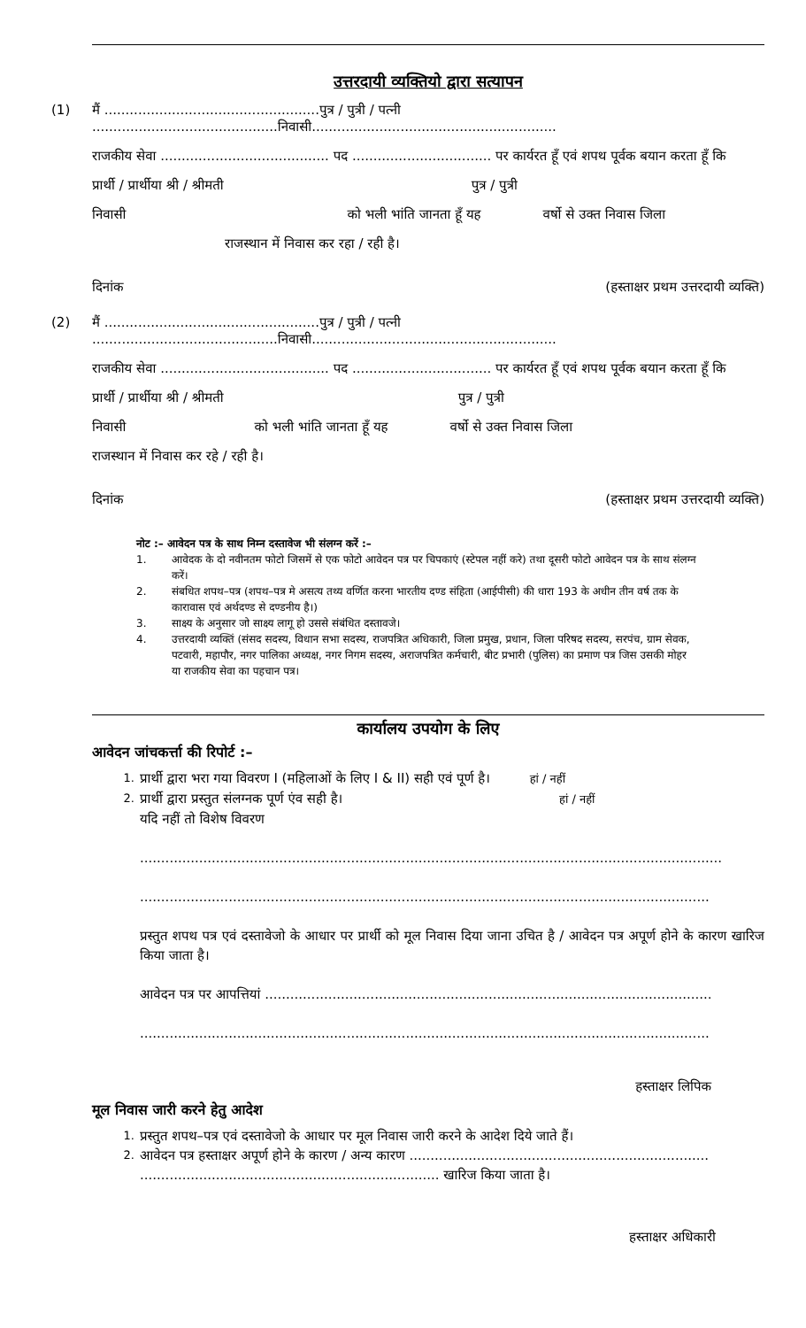उत्तरदायी व्यक्तियो द्वारा सत्यापन
(1) मैं ...................................................पुत्र / पुत्री / पत्नी ............................................निवासी..........................................................
राजकीय सेवा ........................................ पद ................................. पर कार्यरत हूँ एवं शपथ पूर्वक बयान करता हूँ कि
प्रार्थी / प्रार्थीया श्री / श्रीमती पुत्र / पुत्री
निवासी को भली भांति जानता हूँ यह वर्षो से उक्त निवास जिला
राजस्थान में निवास कर रहा / रही है।
दिनांक (हस्ताक्षर प्रथम उत्तरदायी व्यक्ति)
(2) मैं ...................................................पुत्र / पुत्री / पत्नी ............................................निवासी..........................................................
राजकीय सेवा ........................................ पद ................................. पर कार्यरत हूँ एवं शपथ पूर्वक बयान करता हूँ कि
प्रार्थी / प्रार्थीया श्री / श्रीमती पुत्र / पुत्री
निवासी को भली भांति जानता हूँ यह वर्षो से उक्त निवास जिला
राजस्थान में निवास कर रहे / रही है।
दिनांक (हस्ताक्षर प्रथम उत्तरदायी व्यक्ति)
नोट :– आवेदन पत्र के साथ निम्न दस्तावेज भी संलग्न करें :–
1. आवेदक के दो नवीनतम फोटो जिसमें से एक फोटो आवेदन पत्र पर चिपकाएं (स्टेपल नहीं करे) तथा दूसरी फोटो आवेदन पत्र के साथ संलग्न करें।
2. संबधित शपथ–पत्र (शपथ–पत्र मे असत्य तथ्य वर्णित करना भारतीय दण्ड संहिता (आईपीसी) की धारा 193 के अधीन तीन वर्ष तक के कारावास एवं अर्थदण्ड से दण्डनीय है।)
3. साक्ष्य के अनुसार जो साक्ष्य लागू हो उससे संबंधित दस्तावजे।
4. उत्तरदायी व्यक्तिं (संसद सदस्य, विधान सभा सदस्य, राजपत्रित अधिकारी, जिला प्रमुख, प्रधान, जिला परिषद सदस्य, सरपंच, ग्राम सेवक, पटवारी, महापौर, नगर पालिका अध्यक्ष, नगर निगम सदस्य, अराजपत्रित कर्मचारी, बीट प्रभारी (पुलिस) का प्रमाण पत्र जिस उसकी मोहर या राजकीय सेवा का पहचान पत्र।
कार्यालय उपयोग के लिए
आवेदन जांचकर्त्ता की रिपोर्ट :–
1. प्रार्थी द्वारा भरा गया विवरण I (महिलाओं के लिए I & II) सही एवं पूर्ण है। हां / नहीं
2. प्रार्थी द्वारा प्रस्तुत संलग्नक पूर्ण एंव सही है। हां / नहीं
यदि नहीं तो विशेष विवरण
..........................................................................................................................................
.......................................................................................................................................
प्रस्तुत शपथ पत्र एवं दस्तावेजो के आधार पर प्रार्थी को मूल निवास दिया जाना उचित है / आवेदन पत्र अपूर्ण होने के कारण खारिज किया जाता है।
आवेदन पत्र पर आपत्तियां ..........................................................................................................
.......................................................................................................................................
हस्ताक्षर लिपिक
मूल निवास जारी करने हेतु आदेश
1. प्रस्तुत शपथ–पत्र एवं दस्तावेजो के आधार पर मूल निवास जारी करने के आदेश दिये जाते हैं।
2. आवेदन पत्र हस्ताक्षर अपूर्ण होने के कारण / अन्य कारण ....................................................................... ....................................................................... खारिज किया जाता है।
हस्ताक्षर अधिकारी